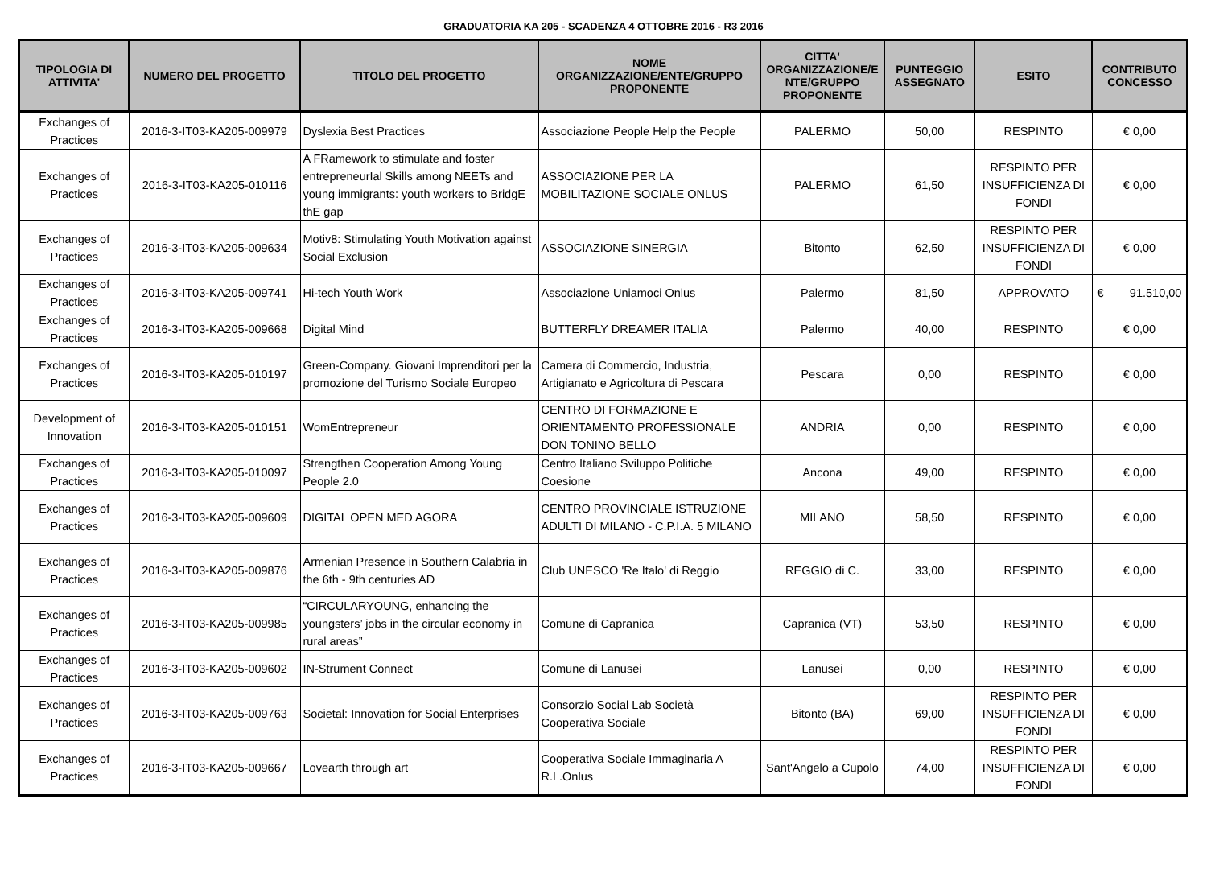GRADUATORIA KA 205 - SCADENZA 4 OTTOBRE 2016 - R3 2016
| TIPOLOGIA DI ATTIVITA' | NUMERO DEL PROGETTO | TITOLO DEL PROGETTO | NOME ORGANIZZAZIONE/ENTE/GRUPPO PROPONENTE | CITTA' ORGANIZZAZIONE/E NTE/GRUPPO PROPONENTE | PUNTEGGIO ASSEGNATO | ESITO | CONTRIBUTO CONCESSO |
| --- | --- | --- | --- | --- | --- | --- | --- |
| Exchanges of Practices | 2016-3-IT03-KA205-009979 | Dyslexia Best Practices | Associazione People Help the People | PALERMO | 50,00 | RESPINTO | € 0,00 |
| Exchanges of Practices | 2016-3-IT03-KA205-010116 | A FRamework to stimulate and foster entrepreneurIal Skills among NEETs and young immigrants: youth workers to BridgE thE gap | ASSOCIAZIONE PER LA MOBILITAZIONE SOCIALE ONLUS | PALERMO | 61,50 | RESPINTO PER INSUFFICIENZA DI FONDI | € 0,00 |
| Exchanges of Practices | 2016-3-IT03-KA205-009634 | Motiv8: Stimulating Youth Motivation against Social Exclusion | ASSOCIAZIONE SINERGIA | Bitonto | 62,50 | RESPINTO PER INSUFFICIENZA DI FONDI | € 0,00 |
| Exchanges of Practices | 2016-3-IT03-KA205-009741 | Hi-tech Youth Work | Associazione Uniamoci Onlus | Palermo | 81,50 | APPROVATO | € 91.510,00 |
| Exchanges of Practices | 2016-3-IT03-KA205-009668 | Digital Mind | BUTTERFLY DREAMER ITALIA | Palermo | 40,00 | RESPINTO | € 0,00 |
| Exchanges of Practices | 2016-3-IT03-KA205-010197 | Green-Company. Giovani Imprenditori per la promozione del Turismo Sociale Europeo | Camera di Commercio, Industria, Artigianato e Agricoltura di Pescara | Pescara | 0,00 | RESPINTO | € 0,00 |
| Development of Innovation | 2016-3-IT03-KA205-010151 | WomEntrepreneur | CENTRO DI FORMAZIONE E ORIENTAMENTO PROFESSIONALE DON TONINO BELLO | ANDRIA | 0,00 | RESPINTO | € 0,00 |
| Exchanges of Practices | 2016-3-IT03-KA205-010097 | Strengthen Cooperation Among Young People 2.0 | Centro Italiano Sviluppo Politiche Coesione | Ancona | 49,00 | RESPINTO | € 0,00 |
| Exchanges of Practices | 2016-3-IT03-KA205-009609 | DIGITAL OPEN MED AGORA | CENTRO PROVINCIALE ISTRUZIONE ADULTI DI MILANO - C.P.I.A. 5 MILANO | MILANO | 58,50 | RESPINTO | € 0,00 |
| Exchanges of Practices | 2016-3-IT03-KA205-009876 | Armenian Presence in Southern Calabria in the 6th - 9th centuries AD | Club UNESCO 'Re Italo' di Reggio | REGGIO di C. | 33,00 | RESPINTO | € 0,00 |
| Exchanges of Practices | 2016-3-IT03-KA205-009985 | “CIRCULARYOUNG, enhancing the youngsters’ jobs in the circular economy in rural areas” | Comune di Capranica | Capranica (VT) | 53,50 | RESPINTO | € 0,00 |
| Exchanges of Practices | 2016-3-IT03-KA205-009602 | IN-Strument Connect | Comune di Lanusei | Lanusei | 0,00 | RESPINTO | € 0,00 |
| Exchanges of Practices | 2016-3-IT03-KA205-009763 | Societal: Innovation for Social Enterprises | Consorzio Social Lab Società Cooperativa Sociale | Bitonto (BA) | 69,00 | RESPINTO PER INSUFFICIENZA DI FONDI | € 0,00 |
| Exchanges of Practices | 2016-3-IT03-KA205-009667 | Lovearth through art | Cooperativa Sociale Immaginaria A R.L.Onlus | Sant'Angelo a Cupolo | 74,00 | RESPINTO PER INSUFFICIENZA DI FONDI | € 0,00 |